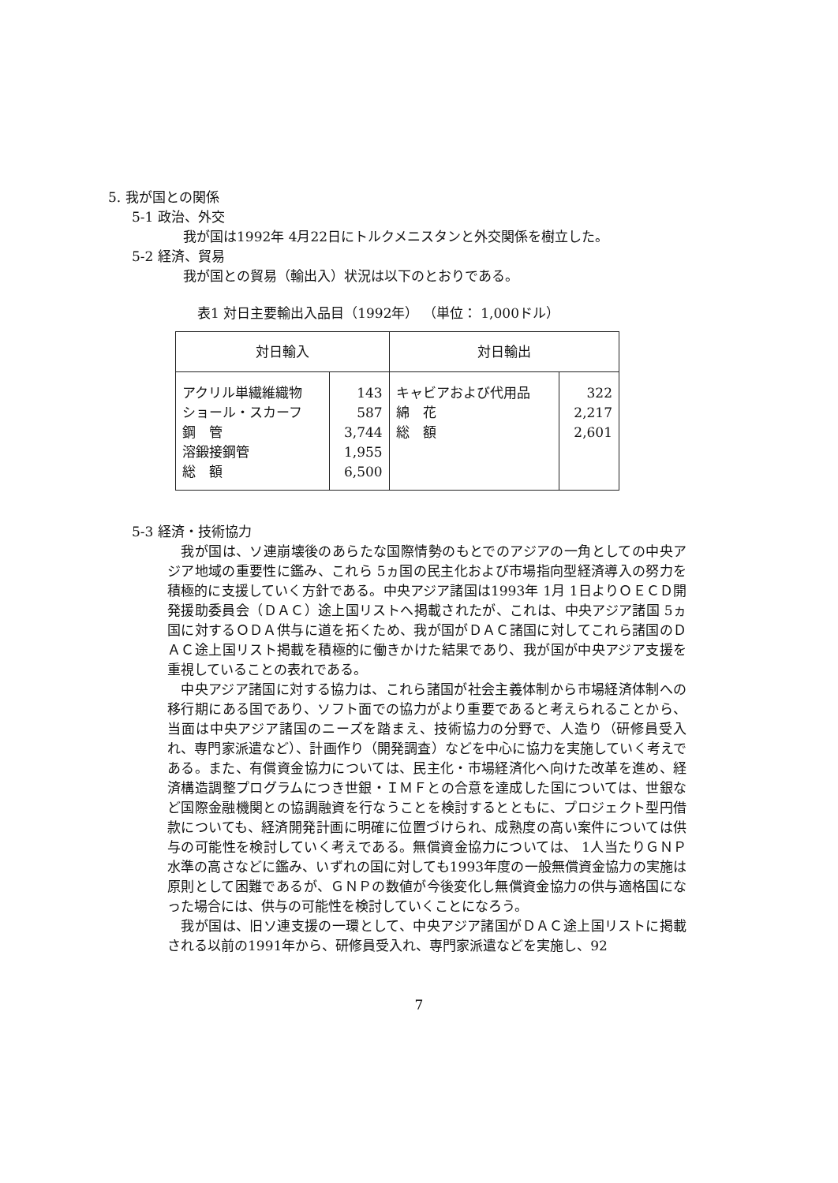5. 我が国との関係
5-1 政治、外交
我が国は1992年 4月22日にトルクメニスタンと外交関係を樹立した。
5-2 経済、貿易
我が国との貿易（輸出入）状況は以下のとおりである。
表1 対日主要輸出入品目（1992年） （単位： 1,000ドル）
| 対日輸入 | | 対日輸出 | |
| --- | --- | --- | --- |
| アクリル単繊維織物 ショール・スカーフ 鋼 管 溶鍛接鋼管 総 額 | 143 587 3,744 1,955 6,500 | キャビアおよび代用品 綿 花 総 額 | 322 2,217 2,601 |
5-3 経済・技術協力
　我が国は、ソ連崩壊後のあらたな国際情勢のもとでのアジアの一角としての中央アジア地域の重要性に鑑み、これら 5ヵ国の民主化および市場指向型経済導入の努力を積極的に支援していく方針である。中央アジア諸国は1993年 1月 1日よりＯＥＣＤ開発援助委員会（ＤＡＣ）途上国リストへ掲載されたが、これは、中央アジア諸国 5ヵ国に対するＯＤＡ供与に道を拓くため、我が国がＤＡＣ諸国に対してこれら諸国のＤＡＣ途上国リスト掲載を積極的に働きかけた結果であり、我が国が中央アジア支援を重視していることの表れである。
　中央アジア諸国に対する協力は、これら諸国が社会主義体制から市場経済体制への移行期にある国であり、ソフト面での協力がより重要であると考えられることから、当面は中央アジア諸国のニーズを踏まえ、技術協力の分野で、人造り（研修員受入れ、専門家派遣など）、計画作り（開発調査）などを中心に協力を実施していく考えである。また、有償資金協力については、民主化・市場経済化へ向けた改革を進め、経済構造調整プログラムにつき世銀・ＩＭＦとの合意を達成した国については、世銀など国際金融機関との協調融資を行なうことを検討するとともに、プロジェクト型円借款についても、経済開発計画に明確に位置づけられ、成熟度の高い案件については供与の可能性を検討していく考えである。無償資金協力については、 1人当たりＧＮＰ水準の高さなどに鑑み、いずれの国に対しても1993年度の一般無償資金協力の実施は原則として困難であるが、ＧＮＰの数値が今後変化し無償資金協力の供与適格国になった場合には、供与の可能性を検討していくことになろう。
　我が国は、旧ソ連支援の一環として、中央アジア諸国がＤＡＣ途上国リストに掲載される以前の1991年から、研修員受入れ、専門家派遣などを実施し、92
7